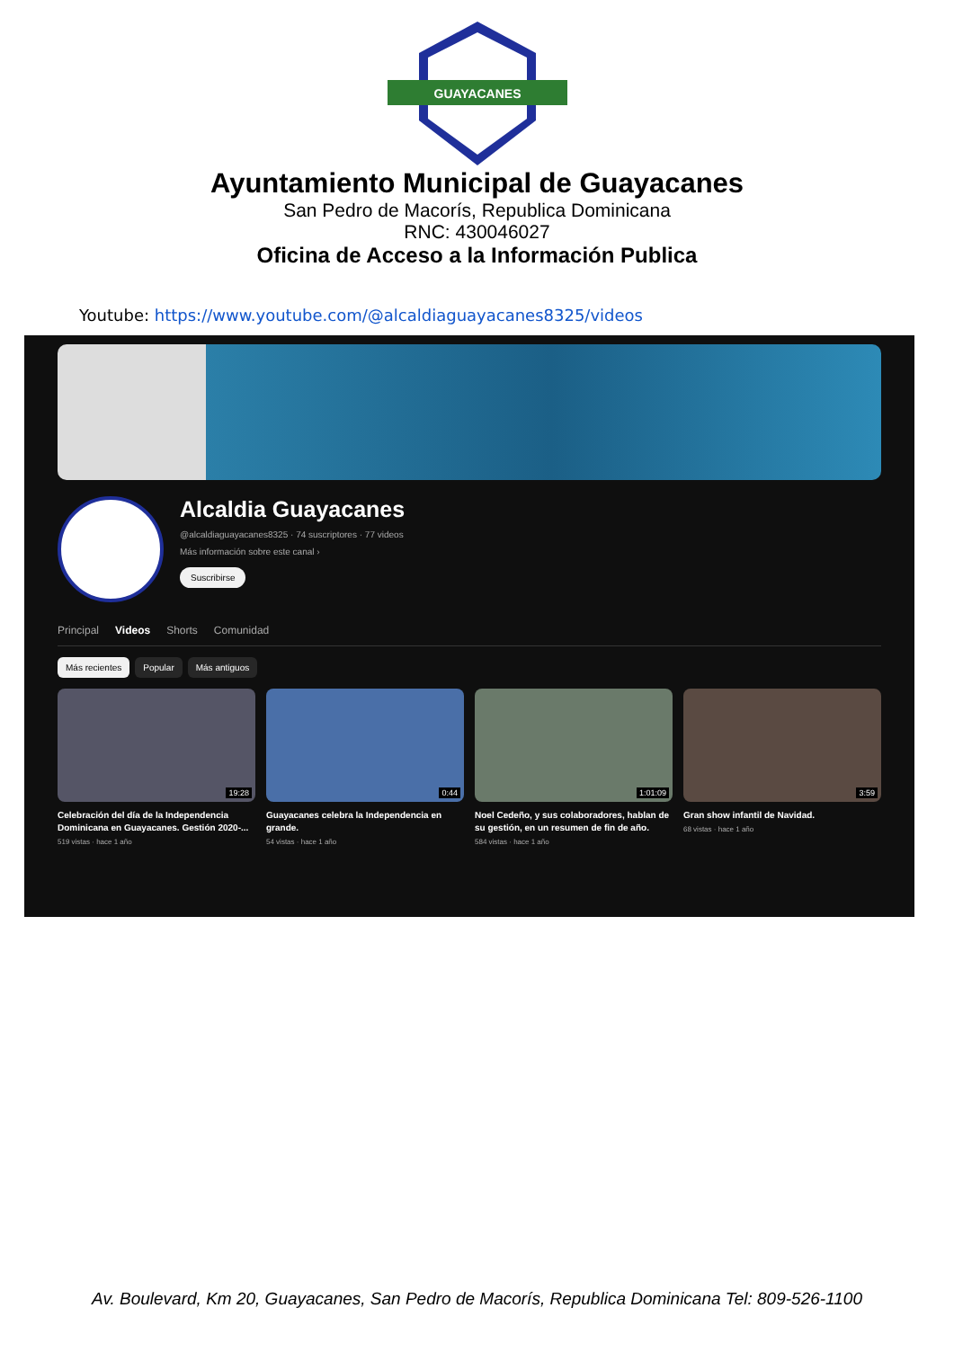GUAYACANES
Ayuntamiento Municipal de Guayacanes
San Pedro de Macorís, Republica Dominicana
RNC: 430046027
Oficina de Acceso a la Información Publica
Youtube: https://www.youtube.com/@alcaldiaguayacanes8325/videos
Alcaldia Guayacanes
@alcaldiaguayacanes8325 · 74 suscriptores · 77 videos
Más información sobre este canal ›
Suscribirse
Principal Videos Shorts Comunidad
Más recientes Popular Más antiguos
19:28
Celebración del día de la Independencia Dominicana en Guayacanes. Gestión 2020-...
519 vistas · hace 1 año
0:44
Guayacanes celebra la Independencia en grande.
54 vistas · hace 1 año
1:01:09
Noel Cedeño, y sus colaboradores, hablan de su gestión, en un resumen de fin de año.
584 vistas · hace 1 año
3:59
Gran show infantil de Navidad.
68 vistas · hace 1 año
Av. Boulevard, Km 20, Guayacanes, San Pedro de Macorís, Republica Dominicana Tel: 809-526-1100